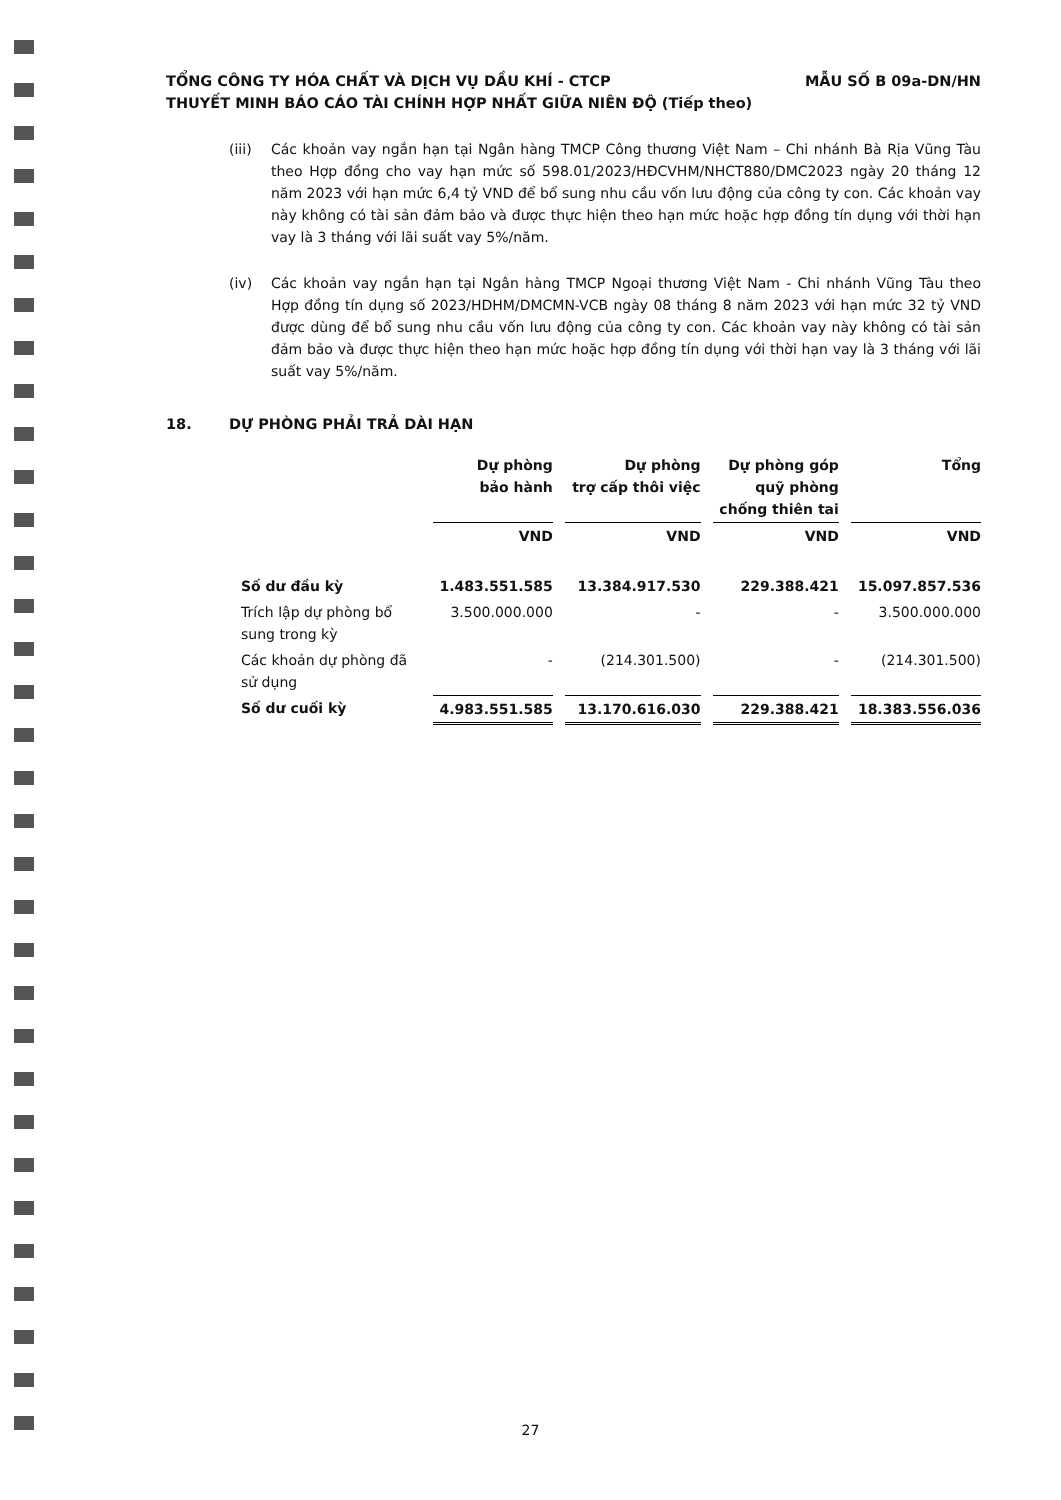TỔNG CÔNG TY HÓA CHẤT VÀ DỊCH VỤ DẦU KHÍ - CTCP
THUYẾT MINH BÁO CÁO TÀI CHÍNH HỢP NHẤT GIỮA NIÊN ĐỘ (Tiếp theo)
MẪU SỐ B 09a-DN/HN
(iii) Các khoản vay ngắn hạn tại Ngân hàng TMCP Công thương Việt Nam – Chi nhánh Bà Rịa Vũng Tàu theo Hợp đồng cho vay hạn mức số 598.01/2023/HĐCVHM/NHCT880/DMC2023 ngày 20 tháng 12 năm 2023 với hạn mức 6,4 tỷ VND để bổ sung nhu cầu vốn lưu động của công ty con. Các khoản vay này không có tài sản đảm bảo và được thực hiện theo hạn mức hoặc hợp đồng tín dụng với thời hạn vay là 3 tháng với lãi suất vay 5%/năm.
(iv) Các khoản vay ngắn hạn tại Ngân hàng TMCP Ngoại thương Việt Nam - Chi nhánh Vũng Tàu theo Hợp đồng tín dụng số 2023/HDHM/DMCMN-VCB ngày 08 tháng 8 năm 2023 với hạn mức 32 tỷ VND được dùng để bổ sung nhu cầu vốn lưu động của công ty con. Các khoản vay này không có tài sản đảm bảo và được thực hiện theo hạn mức hoặc hợp đồng tín dụng với thời hạn vay là 3 tháng với lãi suất vay 5%/năm.
18. DỰ PHÒNG PHẢI TRẢ DÀI HẠN
| | Dự phòng bảo hành | Dự phòng trợ cấp thôi việc | Dự phòng góp quỹ phòng chống thiên tai | Tổng |
| --- | --- | --- | --- | --- |
| | VND | VND | VND | VND |
| Số dư đầu kỳ | 1.483.551.585 | 13.384.917.530 | 229.388.421 | 15.097.857.536 |
| Trích lập dự phòng bổ sung trong kỳ | 3.500.000.000 | - | - | 3.500.000.000 |
| Các khoản dự phòng đã sử dụng | - | (214.301.500) | - | (214.301.500) |
| Số dư cuối kỳ | 4.983.551.585 | 13.170.616.030 | 229.388.421 | 18.383.556.036 |
27